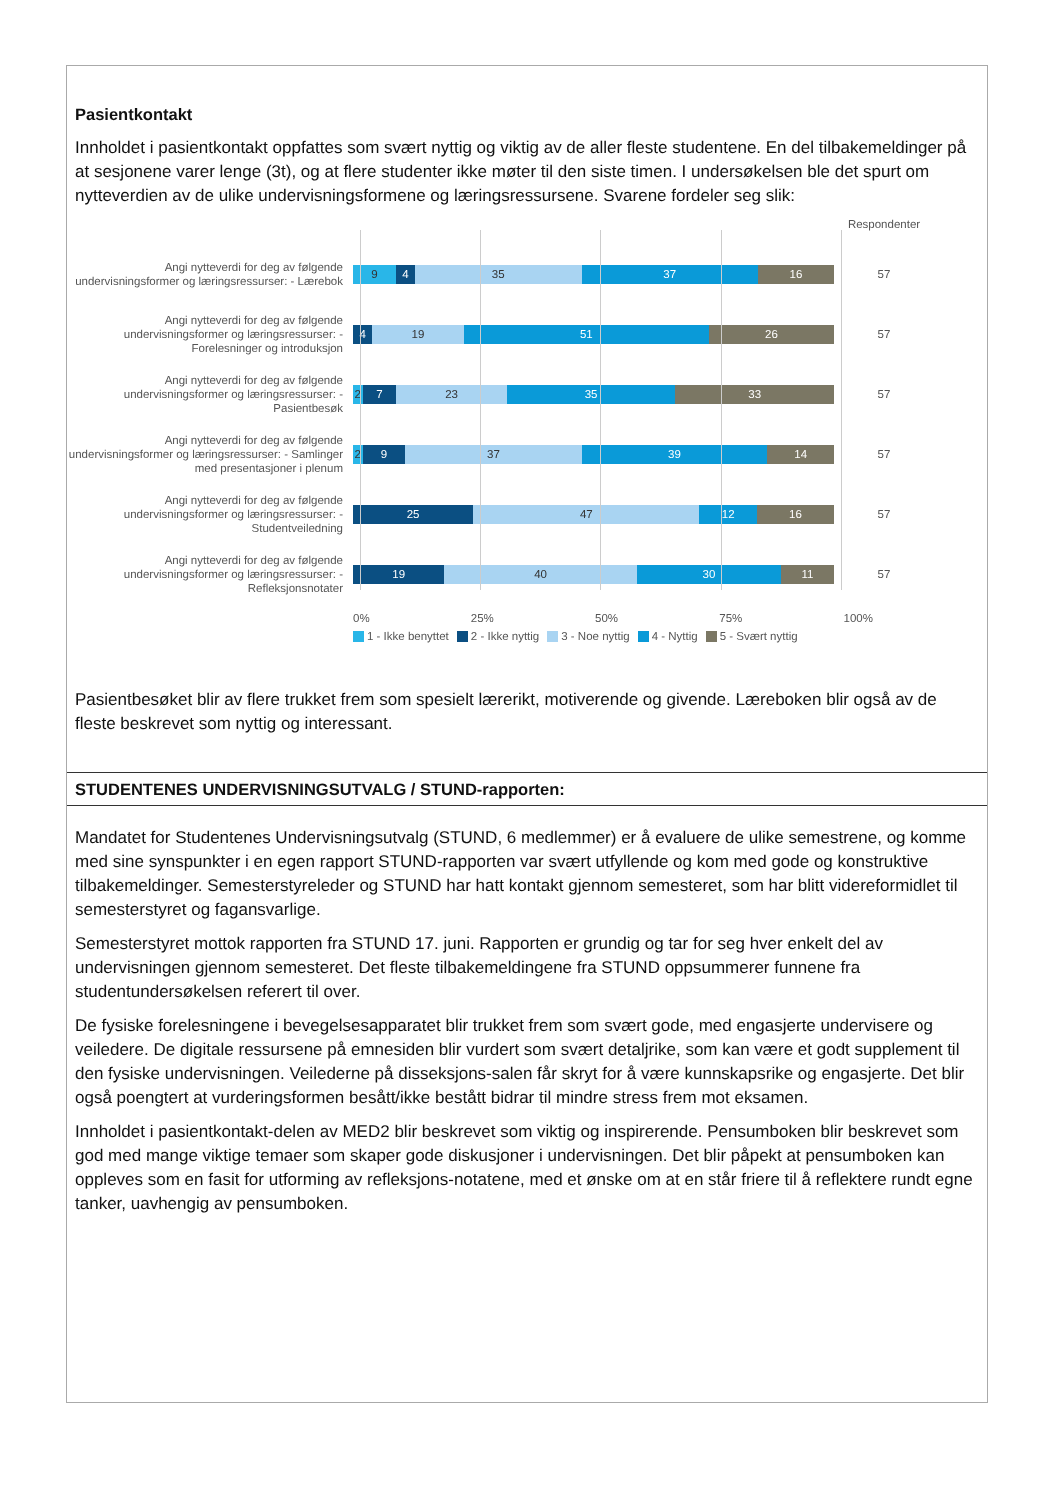Pasientkontakt
Innholdet i pasientkontakt oppfattes som svært nyttig og viktig av de aller fleste studentene. En del tilbakemeldinger på at sesjonene varer lenge (3t), og at flere studenter ikke møter til den siste timen. I undersøkelsen ble det spurt om nytteverdien av de ulike undervisningsformene og læringsressursene. Svarene fordeler seg slik:
Respondenter
Angi nytteverdi for deg av følgende undervisningsformer og læringsressurser: - Lærebok
9 4 35 37 16
57
Angi nytteverdi for deg av følgende undervisningsformer og læringsressurser: - Forelesninger og introduksjon
4 19 51 26
57
Angi nytteverdi for deg av følgende undervisningsformer og læringsressurser: - Pasientbesøk
2 7 23 35 33
57
Angi nytteverdi for deg av følgende undervisningsformer og læringsressurser: - Samlinger med presentasjoner i plenum
2 9 37 39 14
57
Angi nytteverdi for deg av følgende undervisningsformer og læringsressurser: - Studentveiledning
25 47 12 16
57
Angi nytteverdi for deg av følgende undervisningsformer og læringsressurser: - Refleksjonsnotater
19 40 30 11
57
0% 25% 50% 75% 100%
1 - Ikke benyttet 2 - Ikke nyttig 3 - Noe nyttig 4 - Nyttig 5 - Svært nyttig
Pasientbesøket blir av flere trukket frem som spesielt lærerikt, motiverende og givende. Læreboken blir også av de fleste beskrevet som nyttig og interessant.
STUDENTENES UNDERVISNINGSUTVALG / STUND-rapporten:
Mandatet for Studentenes Undervisningsutvalg (STUND, 6 medlemmer) er å evaluere de ulike semestrene, og komme med sine synspunkter i en egen rapport STUND-rapporten var svært utfyllende og kom med gode og konstruktive tilbakemeldinger. Semesterstyreleder og STUND har hatt kontakt gjennom semesteret, som har blitt videreformidlet til semesterstyret og fagansvarlige.
Semesterstyret mottok rapporten fra STUND 17. juni. Rapporten er grundig og tar for seg hver enkelt del av undervisningen gjennom semesteret. Det fleste tilbakemeldingene fra STUND oppsummerer funnene fra studentundersøkelsen referert til over.
De fysiske forelesningene i bevegelsesapparatet blir trukket frem som svært gode, med engasjerte undervisere og veiledere. De digitale ressursene på emnesiden blir vurdert som svært detaljrike, som kan være et godt supplement til den fysiske undervisningen. Veilederne på disseksjons-salen får skryt for å være kunnskapsrike og engasjerte. Det blir også poengtert at vurderingsformen besått/ikke bestått bidrar til mindre stress frem mot eksamen.
Innholdet i pasientkontakt-delen av MED2 blir beskrevet som viktig og inspirerende. Pensumboken blir beskrevet som god med mange viktige temaer som skaper gode diskusjoner i undervisningen. Det blir påpekt at pensumboken kan oppleves som en fasit for utforming av refleksjons-notatene, med et ønske om at en står friere til å reflektere rundt egne tanker, uavhengig av pensumboken.